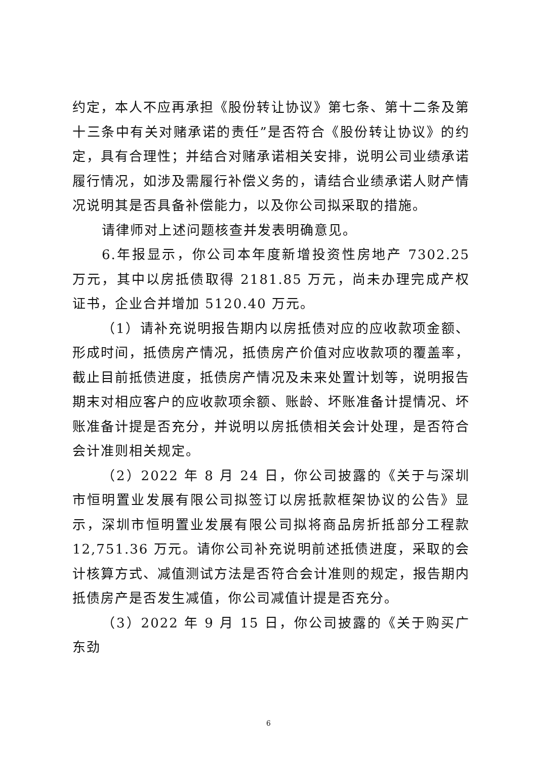约定，本人不应再承担《股份转让协议》第七条、第十二条及第十三条中有关对赌承诺的责任”是否符合《股份转让协议》的约定，具有合理性；并结合对赌承诺相关安排，说明公司业绩承诺履行情况，如涉及需履行补偿义务的，请结合业绩承诺人财产情况说明其是否具备补偿能力，以及你公司拟采取的措施。
请律师对上述问题核查并发表明确意见。
6.年报显示，你公司本年度新增投资性房地产 7302.25 万元，其中以房抵债取得 2181.85 万元，尚未办理完成产权证书，企业合并增加 5120.40 万元。
（1）请补充说明报告期内以房抵债对应的应收款项金额、形成时间，抵债房产情况，抵债房产价值对应收款项的覆盖率，截止目前抵债进度，抵债房产情况及未来处置计划等，说明报告期末对相应客户的应收款项余额、账龄、坏账准备计提情况、坏账准备计提是否充分，并说明以房抵债相关会计处理，是否符合会计准则相关规定。
（2）2022 年 8 月 24 日，你公司披露的《关于与深圳市恒明置业发展有限公司拟签订以房抵款框架协议的公告》显示，深圳市恒明置业发展有限公司拟将商品房折抵部分工程款12,751.36 万元。请你公司补充说明前述抵债进度，采取的会计核算方式、减值测试方法是否符合会计准则的规定，报告期内抵债房产是否发生减值，你公司减值计提是否充分。
（3）2022 年 9 月 15 日，你公司披露的《关于购买广东劲
6